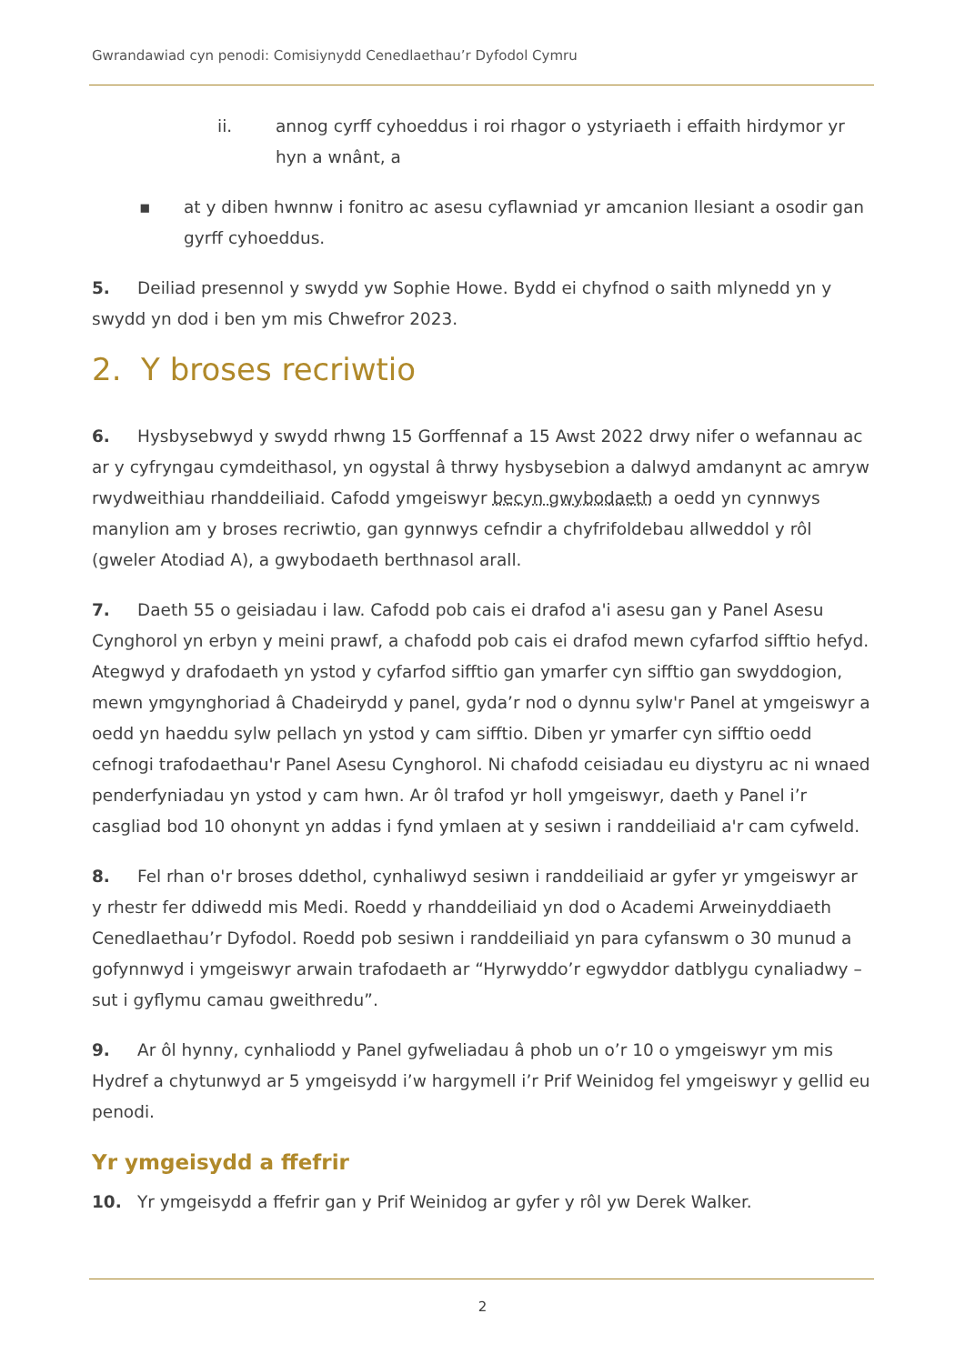Gwrandawiad cyn penodi: Comisiynydd Cenedlaethau’r Dyfodol Cymru
ii. annog cyrff cyhoeddus i roi rhagor o ystyriaeth i effaith hirdymor yr hyn a wnânt, a
▪ at y diben hwnnw i fonitro ac asesu cyflawniad yr amcanion llesiant a osodir gan gyrff cyhoeddus.
5. Deiliad presennol y swydd yw Sophie Howe. Bydd ei chyfnod o saith mlynedd yn y swydd yn dod i ben ym mis Chwefror 2023.
2. Y broses recriwtio
6. Hysbysebwyd y swydd rhwng 15 Gorffennaf a 15 Awst 2022 drwy nifer o wefannau ac ar y cyfryngau cymdeithasol, yn ogystal â thrwy hysbysebion a dalwyd amdanynt ac amryw rwydweithiau rhanddeiliaid. Cafodd ymgeiswyr becyn gwybodaeth a oedd yn cynnwys manylion am y broses recriwtio, gan gynnwys cefndir a chyfrifoldebau allweddol y rôl (gweler Atodiad A), a gwybodaeth berthnasol arall.
7. Daeth 55 o geisiadau i law. Cafodd pob cais ei drafod a'i asesu gan y Panel Asesu Cynghorol yn erbyn y meini prawf, a chafodd pob cais ei drafod mewn cyfarfod sifftio hefyd. Ategwyd y drafodaeth yn ystod y cyfarfod sifftio gan ymarfer cyn sifftio gan swyddogion, mewn ymgynghoriad â Chadeirydd y panel, gyda’r nod o dynnu sylw'r Panel at ymgeiswyr a oedd yn haeddu sylw pellach yn ystod y cam sifftio. Diben yr ymarfer cyn sifftio oedd cefnogi trafodaethau'r Panel Asesu Cynghorol. Ni chafodd ceisiadau eu diystyru ac ni wnaed penderfyniadau yn ystod y cam hwn. Ar ôl trafod yr holl ymgeiswyr, daeth y Panel i’r casgliad bod 10 ohonynt yn addas i fynd ymlaen at y sesiwn i randdeiliaid a'r cam cyfweld.
8. Fel rhan o'r broses ddethol, cynhaliwyd sesiwn i randdeiliaid ar gyfer yr ymgeiswyr ar y rhestr fer ddiwedd mis Medi. Roedd y rhanddeiliaid yn dod o Academi Arweinyddiaeth Cenedlaethau’r Dyfodol. Roedd pob sesiwn i randdeiliaid yn para cyfanswm o 30 munud a gofynnwyd i ymgeiswyr arwain trafodaeth ar “Hyrwyddo’r egwyddor datblygu cynaliadwy – sut i gyflymu camau gweithredu”.
9. Ar ôl hynny, cynhaliodd y Panel gyfweliadau â phob un o’r 10 o ymgeiswyr ym mis Hydref a chytunwyd ar 5 ymgeisydd i’w hargymell i’r Prif Weinidog fel ymgeiswyr y gellid eu penodi.
Yr ymgeisydd a ffefrir
10. Yr ymgeisydd a ffefrir gan y Prif Weinidog ar gyfer y rôl yw Derek Walker.
2